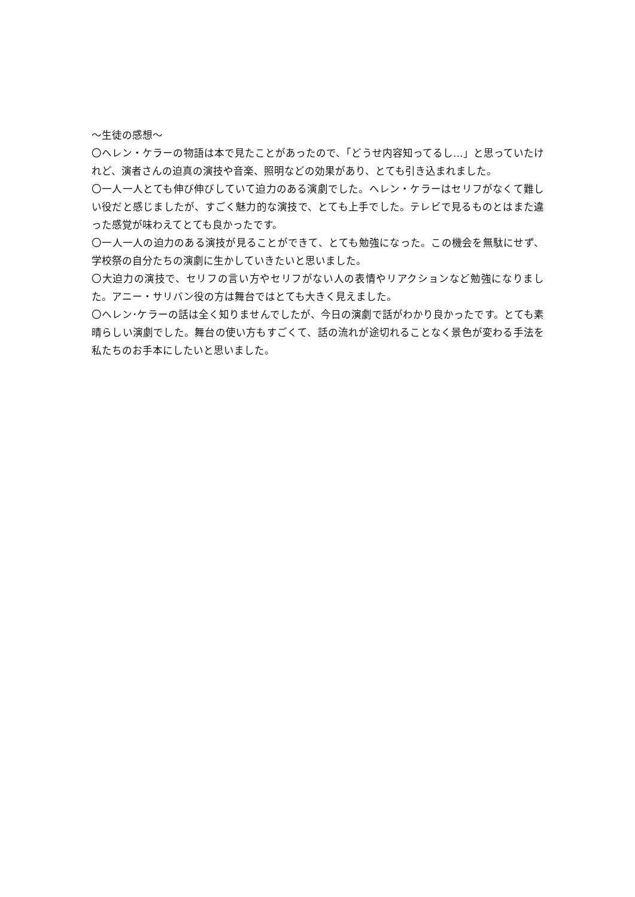～生徒の感想～
〇ヘレン・ケラーの物語は本で見たことがあったので、「どうせ内容知ってるし…」と思っていたけれど、演者さんの迫真の演技や音楽、照明などの効果があり、とても引き込まれました。
〇一人一人とても伸び伸びしていて迫力のある演劇でした。ヘレン・ケラーはセリフがなくて難しい役だと感じましたが、すごく魅力的な演技で、とても上手でした。テレビで見るものとはまた違った感覚が味わえてとても良かったです。
〇一人一人の迫力のある演技が見ることができて、とても勉強になった。この機会を無駄にせず、学校祭の自分たちの演劇に生かしていきたいと思いました。
〇大迫力の演技で、セリフの言い方やセリフがない人の表情やリアクションなど勉強になりました。アニー・サリバン役の方は舞台ではとても大きく見えました。
〇ヘレン･ケラーの話は全く知りませんでしたが、今日の演劇で話がわかり良かったです。とても素晴らしい演劇でした。舞台の使い方もすごくて、話の流れが途切れることなく景色が変わる手法を私たちのお手本にしたいと思いました。